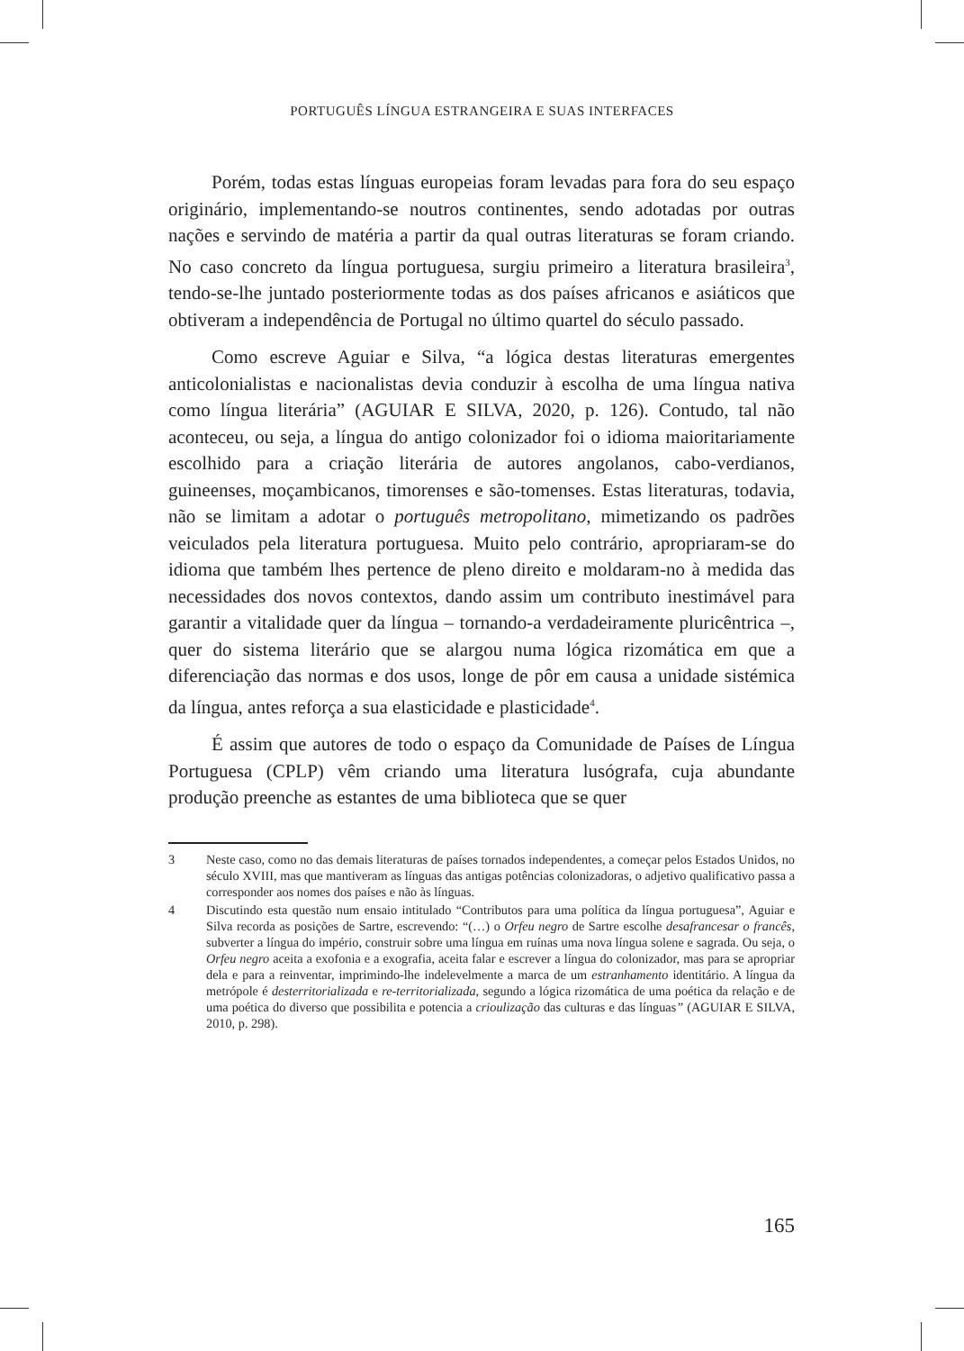PORTUGUÊS LÍNGUA ESTRANGEIRA E SUAS INTERFACES
Porém, todas estas línguas europeias foram levadas para fora do seu espaço originário, implementando-se noutros continentes, sendo adotadas por outras nações e servindo de matéria a partir da qual outras literaturas se foram criando. No caso concreto da língua portuguesa, surgiu primeiro a literatura brasileira<sup>3</sup>, tendo-se-lhe juntado posteriormente todas as dos países africanos e asiáticos que obtiveram a independência de Portugal no último quartel do século passado.
Como escreve Aguiar e Silva, “a lógica destas literaturas emergentes anticolonialistas e nacionalistas devia conduzir à escolha de uma língua nativa como língua literária” (AGUIAR E SILVA, 2020, p. 126). Contudo, tal não aconteceu, ou seja, a língua do antigo colonizador foi o idioma maioritariamente escolhido para a criação literária de autores angolanos, cabo-verdianos, guineenses, moçambicanos, timorenses e são-tomenses. Estas literaturas, todavia, não se limitam a adotar o português metropolitano, mimetizando os padrões veiculados pela literatura portuguesa. Muito pelo contrário, apropriaram-se do idioma que também lhes pertence de pleno direito e moldaram-no à medida das necessidades dos novos contextos, dando assim um contributo inestimável para garantir a vitalidade quer da língua – tornando-a verdadeiramente pluricêntrica –, quer do sistema literário que se alargou numa lógica rizomática em que a diferenciação das normas e dos usos, longe de pôr em causa a unidade sistémica da língua, antes reforça a sua elasticidade e plasticidade<sup>4</sup>.
É assim que autores de todo o espaço da Comunidade de Países de Língua Portuguesa (CPLP) vêm criando uma literatura lusógrafa, cuja abundante produção preenche as estantes de uma biblioteca que se quer
3 Neste caso, como no das demais literaturas de países tornados independentes, a começar pelos Estados Unidos, no século XVIII, mas que mantiveram as línguas das antigas potências colonizadoras, o adjetivo qualificativo passa a corresponder aos nomes dos países e não às línguas.
4 Discutindo esta questão num ensaio intitulado “Contributos para uma política da língua portuguesa”, Aguiar e Silva recorda as posições de Sartre, escrevendo: “(…) o Orfeu negro de Sartre escolhe desafrancesar o francês, subverter a língua do império, construir sobre uma língua em ruínas uma nova língua solene e sagrada. Ou seja, o Orfeu negro aceita a exofonia e a exografia, aceita falar e escrever a língua do colonizador, mas para se apropriar dela e para a reinventar, imprimindo-lhe indelevelmente a marca de um estranhamento identitário. A língua da metrópole é desterritorializada e re-territorializada, segundo a lógica rizomática de uma poética da relação e de uma poética do diverso que possibilita e potencia a crioulização das culturas e das línguas” (AGUIAR E SILVA, 2010, p. 298).
165